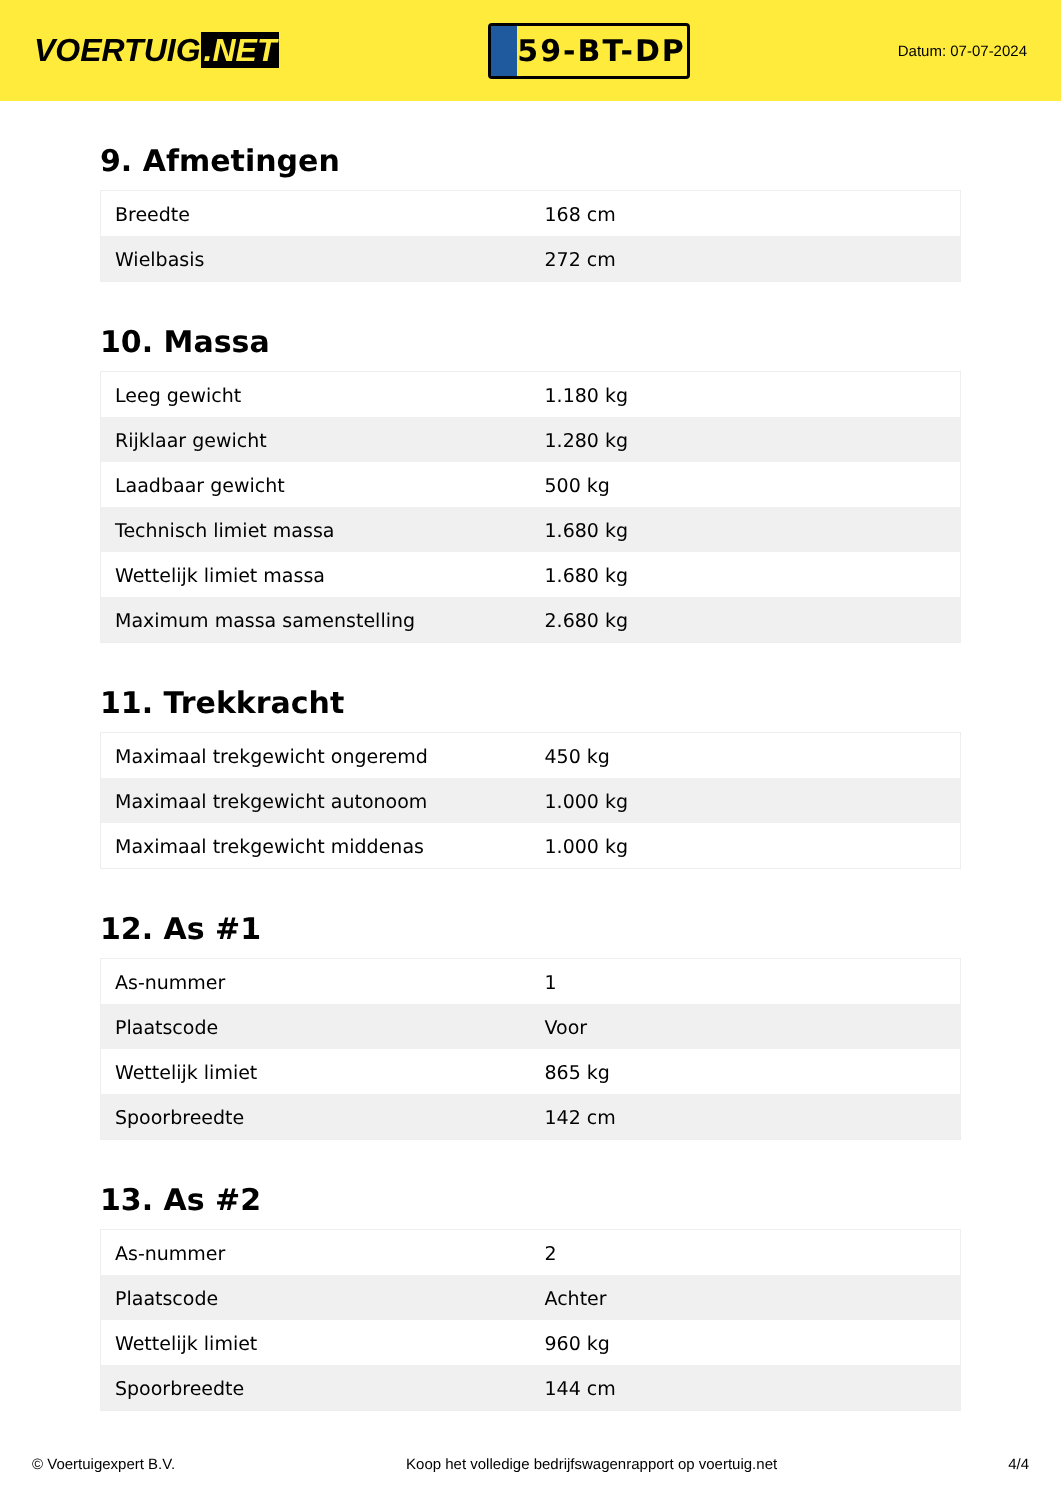VOERTUIG.NET
59-BT-DP
Datum: 07-07-2024
9. Afmetingen
| Breedte | 168 cm |
| Wielbasis | 272 cm |
10. Massa
| Leeg gewicht | 1.180 kg |
| Rijklaar gewicht | 1.280 kg |
| Laadbaar gewicht | 500 kg |
| Technisch limiet massa | 1.680 kg |
| Wettelijk limiet massa | 1.680 kg |
| Maximum massa samenstelling | 2.680 kg |
11. Trekkracht
| Maximaal trekgewicht ongeremd | 450 kg |
| Maximaal trekgewicht autonoom | 1.000 kg |
| Maximaal trekgewicht middenas | 1.000 kg |
12. As #1
| As-nummer | 1 |
| Plaatscode | Voor |
| Wettelijk limiet | 865 kg |
| Spoorbreedte | 142 cm |
13. As #2
| As-nummer | 2 |
| Plaatscode | Achter |
| Wettelijk limiet | 960 kg |
| Spoorbreedte | 144 cm |
© Voertuigexpert B.V. Koop het volledige bedrijfswagenrapport op voertuig.net 4/4